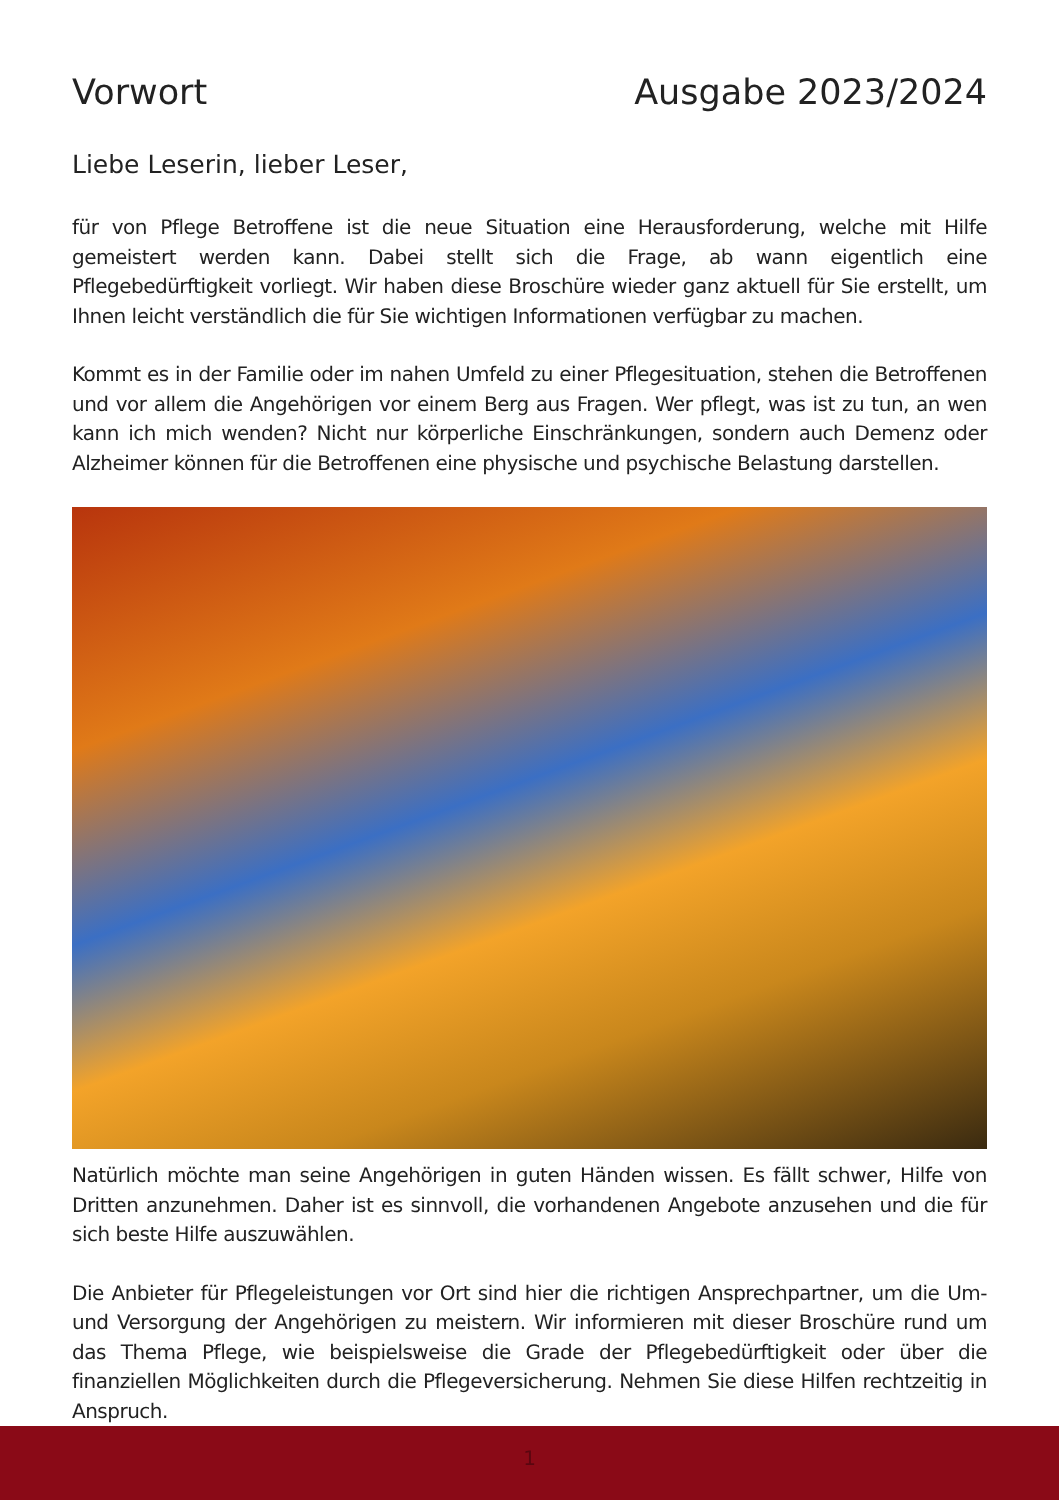Vorwort Ausgabe 2023/2024
Liebe Leserin, lieber Leser,
für von Pflege Betroffene ist die neue Situation eine Herausforderung, welche mit Hilfe gemeistert werden kann. Dabei stellt sich die Frage, ab wann eigentlich eine Pflegebedürftigkeit vorliegt. Wir haben diese Broschüre wieder ganz aktuell für Sie erstellt, um Ihnen leicht verständlich die für Sie wichtigen Informationen verfügbar zu machen.
Kommt es in der Familie oder im nahen Umfeld zu einer Pflegesituation, stehen die Betroffenen und vor allem die Angehörigen vor einem Berg aus Fragen. Wer pflegt, was ist zu tun, an wen kann ich mich wenden? Nicht nur körperliche Einschränkungen, sondern auch Demenz oder Alzheimer können für die Betroffenen eine physische und psychische Belastung darstellen.
Natürlich möchte man seine Angehörigen in guten Händen wissen. Es fällt schwer, Hilfe von Dritten anzunehmen. Daher ist es sinnvoll, die vorhandenen Angebote anzusehen und die für sich beste Hilfe auszuwählen.
Die Anbieter für Pflegeleistungen vor Ort sind hier die richtigen Ansprechpartner, um die Um- und Versorgung der Angehörigen zu meistern. Wir informieren mit dieser Broschüre rund um das Thema Pflege, wie beispielsweise die Grade der Pflegebedürftigkeit oder über die finanziellen Möglichkeiten durch die Pflegeversicherung. Nehmen Sie diese Hilfen rechtzeitig in Anspruch.
1